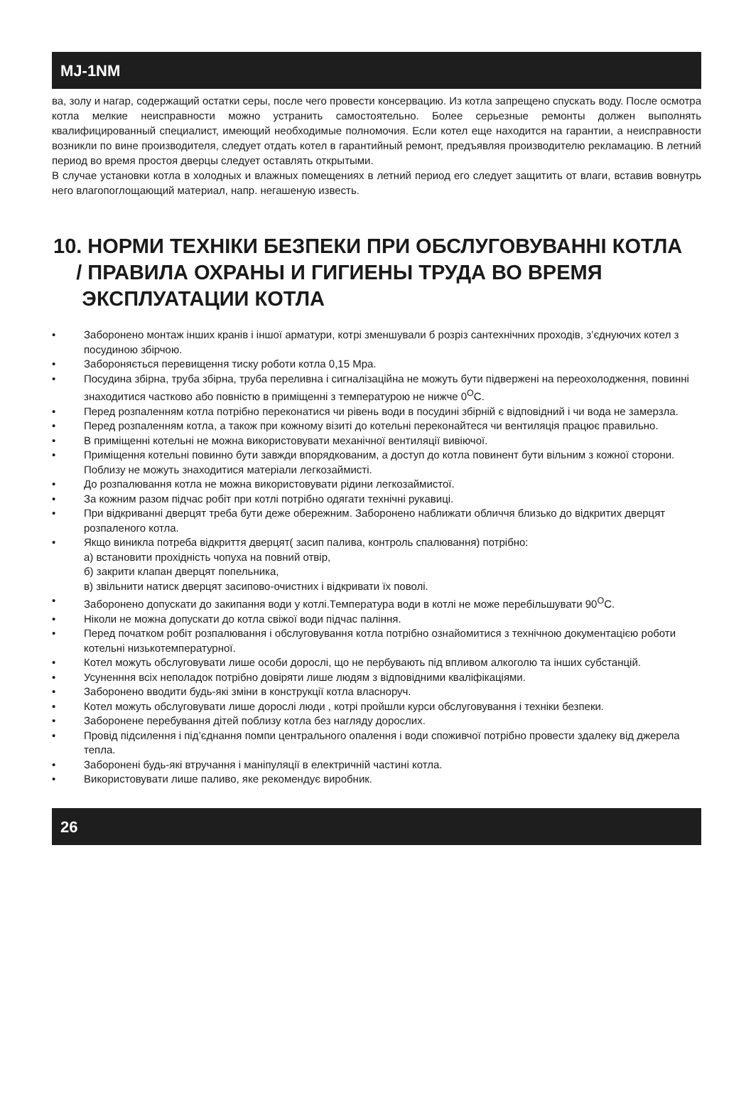MJ-1NM
ва, золу и нагар, содержащий остатки серы, после чего провести консервацию. Из котла запрещено спускать воду. После осмотра котла мелкие неисправности можно устранить самостоятельно. Более серьезные ремонты должен выполнять квалифицированный специалист, имеющий необходимые полномочия. Если котел еще находится на гарантии, а неисправности возникли по вине производителя, следует отдать котел в гарантийный ремонт, предъявляя производителю рекламацию. В летний период во время простоя дверцы следует оставлять открытыми.
В случае установки котла в холодных и влажных помещениях в летний период его следует защитить от влаги, вставив вовнутрь него влагопоглощающий материал, напр. негашеную известь.
10. НОРМИ ТЕХНІКИ БЕЗПЕКИ ПРИ ОБСЛУГОВУВАННІ КОТЛА
/ ПРАВИЛА ОХРАНЫ И ГИГИЕНЫ ТРУДА ВО ВРЕМЯ
ЭКСПЛУАТАЦИИ КОТЛА
• Заборонено монтаж інших кранів і іншої арматури, котрі зменшували б розріз сантехнічних проходів, з’єднуючих котел з посудиною збірчою.
• Забороняється перевищення тиску роботи котла 0,15 Мра.
• Посудина збірна, труба збірна, труба переливна і сигналізаційна не можуть бути підвержені на переохолодження, повинні знаходитися частково або повністю в приміщенні з температурою не нижче 0<sup>O</sup>C.
• Перед розпаленням котла потрібно переконатися чи рівень води в посудині збірній є відповідний і чи вода не замерзла.
• Перед розпаленням котла, а також при кожному візиті до котельні переконайтеся чи вентиляція працює правильно.
• В приміщенні котельні не можна використовувати механічної вентиляції вивіючої.
• Приміщення котельні повинно бути завжди впорядкованим, а доступ до котла повинент бути вільним з кожної сторони. Поблизу не можуть знаходитися матеріали легкозаймисті.
• До розпалювання котла не можна використовувати рідини легкозаймистої.
• За кожним разом підчас робіт при котлі потрібно одягати технічні рукавиці.
• При відкриванні дверцят треба бути деже обережним. Заборонено наближати обличчя близько до відкритих дверцят розпаленого котла.
• Якщо виникла потреба відкриття дверцят( засип палива, контроль спалювання) потрібно:
а) встановити прохідність чопуха на повний отвір,
б) закрити клапан дверцят попельника,
в) звільнити натиск дверцят засипово-очистних і відкривати їх поволі.
• Заборонено допускати до закипання води у котлі.Температура води в котлі не може перебільшувати 90<sup>O</sup>C.
• Ніколи не можна допускати до котла свіжої води підчас паління.
• Перед початком робіт розпалювання і обслуговування котла потрібно ознайомитися з технічною документацією роботи котельні низькотемпературної.
• Котел можуть обслуговувати лише особи дорослі, що не пербувають під впливом алкоголю та інших субстанцій.
• Усуненння всіх неполадок потрібно довіряти лише людям з відповідними кваліфікаціями.
• Заборонено вводити будь-які зміни в конструкції котла власноруч.
• Котел можуть обслуговувати лише дорослі люди , котрі пройшли курси обслуговування і техніки безпеки.
• Заборонене перебування дітей поблизу котла без нагляду дорослих.
• Провід підсилення і під’єднання помпи центрального опалення і води споживчої потрібно провести здалеку від джерела тепла.
• Заборонені будь-які втручання і маніпуляції в електричній частині котла.
• Використовувати лише паливо, яке рекомендує виробник.
26